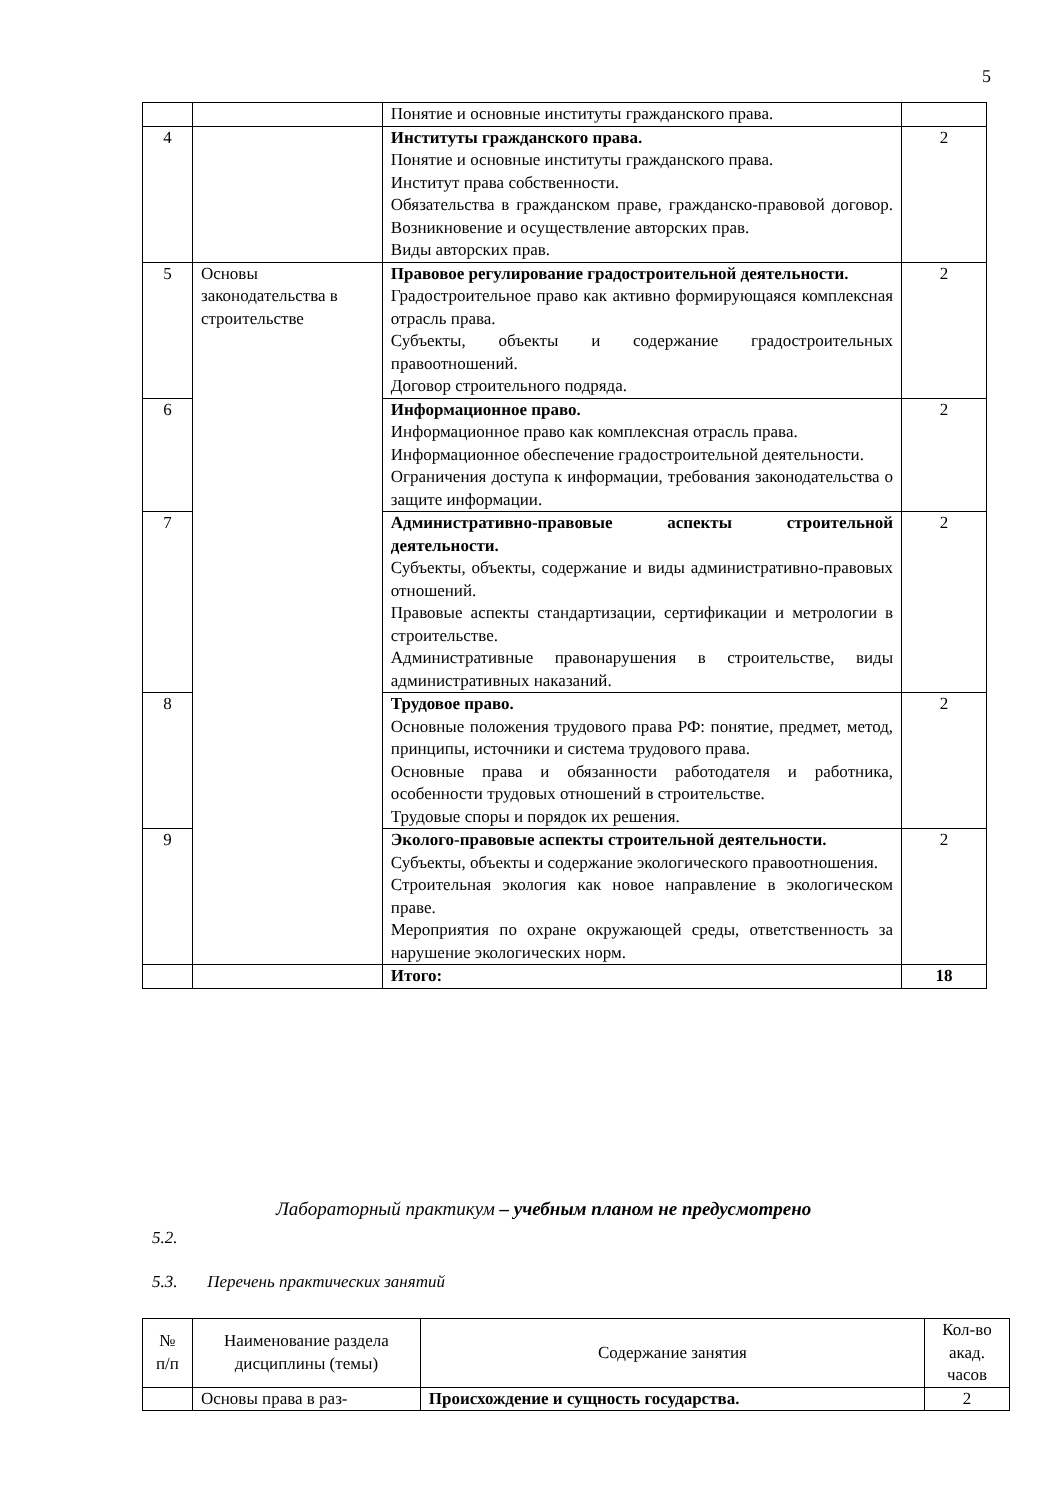5
| | | Понятие и основные институты гражданского права. | |
| 4 | | Институты гражданского права. Понятие и основные институты гражданского права. Институт права собственности. Обязательства в гражданском праве, гражданско-правовой договор. Возникновение и осуществление авторских прав. Виды авторских прав. | 2 |
| 5 | Основы законодательства в строительстве | Правовое регулирование градостроительной деятельности. Градостроительное право как активно формирующаяся комплексная отрасль права. Субъекты, объекты и содержание градостроительных правоотношений. Договор строительного подряда. | 2 |
| 6 | | Информационное право. Информационное право как комплексная отрасль права. Информационное обеспечение градостроительной деятельности. Ограничения доступа к информации, требования законодательства о защите информации. | 2 |
| 7 | | Административно-правовые аспекты строительной деятельности. Субъекты, объекты, содержание и виды административно-правовых отношений. Правовые аспекты стандартизации, сертификации и метрологии в строительстве. Административные правонарушения в строительстве, виды административных наказаний. | 2 |
| 8 | | Трудовое право. Основные положения трудового права РФ: понятие, предмет, метод, принципы, источники и система трудового права. Основные права и обязанности работодателя и работника, особенности трудовых отношений в строительстве. Трудовые споры и порядок их решения. | 2 |
| 9 | | Эколого-правовые аспекты строительной деятельности. Субъекты, объекты и содержание экологического правоотношения. Строительная экология как новое направление в экологическом праве. Мероприятия по охране окружающей среды, ответственность за нарушение экологических норм. | 2 |
| | | Итого: | 18 |
Лабораторный практикум – учебным планом не предусмотрено
5.2.
5.3. Перечень практических занятий
| № п/п | Наименование раздела дисциплины (темы) | Содержание занятия | Кол-во акад. часов |
| --- | --- | --- | --- |
| | Основы права в раз- | Происхождение и сущность государства. | 2 |